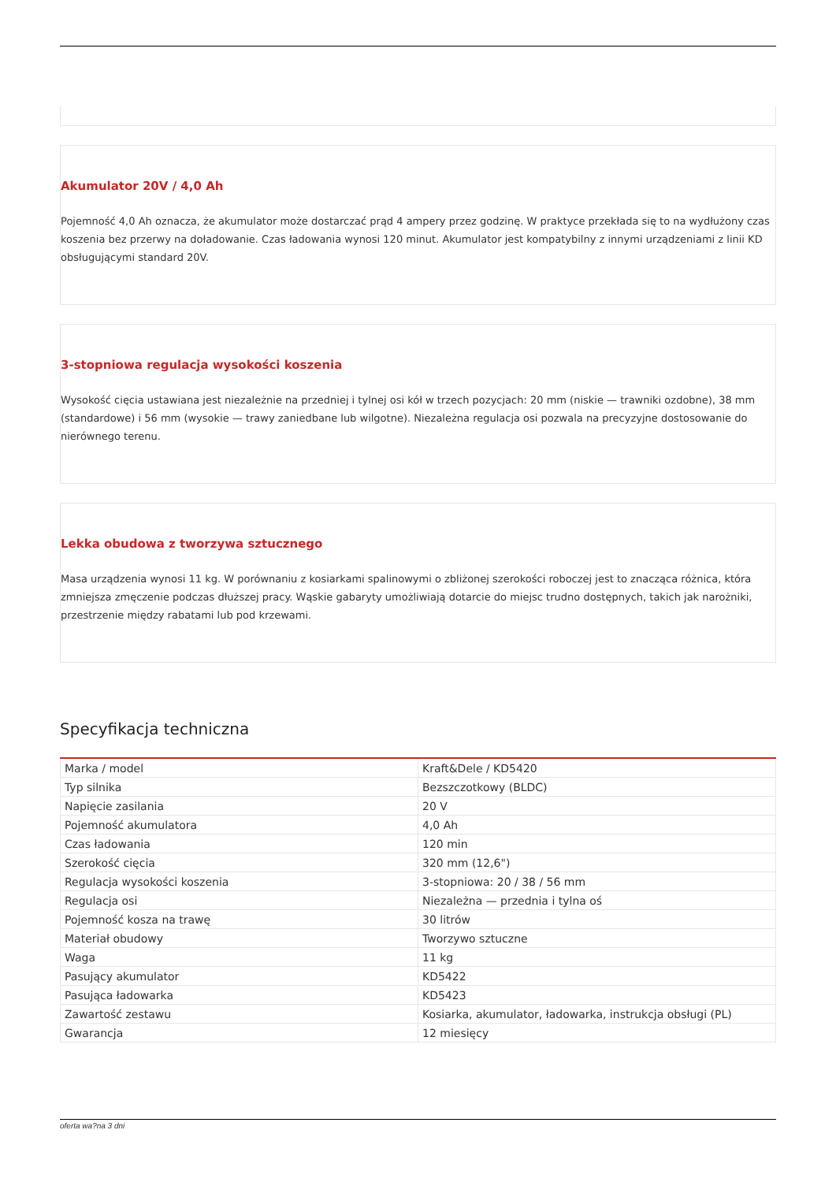Akumulator 20V / 4,0 Ah
Pojemność 4,0 Ah oznacza, że akumulator może dostarczać prąd 4 ampery przez godzinę. W praktyce przekłada się to na wydłużony czas koszenia bez przerwy na doładowanie. Czas ładowania wynosi 120 minut. Akumulator jest kompatybilny z innymi urządzeniami z linii KD obsługującymi standard 20V.
3-stopniowa regulacja wysokości koszenia
Wysokość cięcia ustawiana jest niezależnie na przedniej i tylnej osi kół w trzech pozycjach: 20 mm (niskie — trawniki ozdobne), 38 mm (standardowe) i 56 mm (wysokie — trawy zaniedbane lub wilgotne). Niezależna regulacja osi pozwala na precyzyjne dostosowanie do nierównego terenu.
Lekka obudowa z tworzywa sztucznego
Masa urządzenia wynosi 11 kg. W porównaniu z kosiarkami spalinowymi o zbliżonej szerokości roboczej jest to znacząca różnica, która zmniejsza zmęczenie podczas dłuższej pracy. Wąskie gabaryty umożliwiają dotarcie do miejsc trudno dostępnych, takich jak narożniki, przestrzenie między rabatami lub pod krzewami.
Specyfikacja techniczna
| Marka / model | Kraft&Dele / KD5420 |
| Typ silnika | Bezszczotkowy (BLDC) |
| Napięcie zasilania | 20 V |
| Pojemność akumulatora | 4,0 Ah |
| Czas ładowania | 120 min |
| Szerokość cięcia | 320 mm (12,6") |
| Regulacja wysokości koszenia | 3-stopniowa: 20 / 38 / 56 mm |
| Regulacja osi | Niezależna — przednia i tylna oś |
| Pojemność kosza na trawę | 30 litrów |
| Materiał obudowy | Tworzywo sztuczne |
| Waga | 11 kg |
| Pasujący akumulator | KD5422 |
| Pasująca ładowarka | KD5423 |
| Zawartość zestawu | Kosiarka, akumulator, ładowarka, instrukcja obsługi (PL) |
| Gwarancja | 12 miesięcy |
oferta wa?na 3 dni